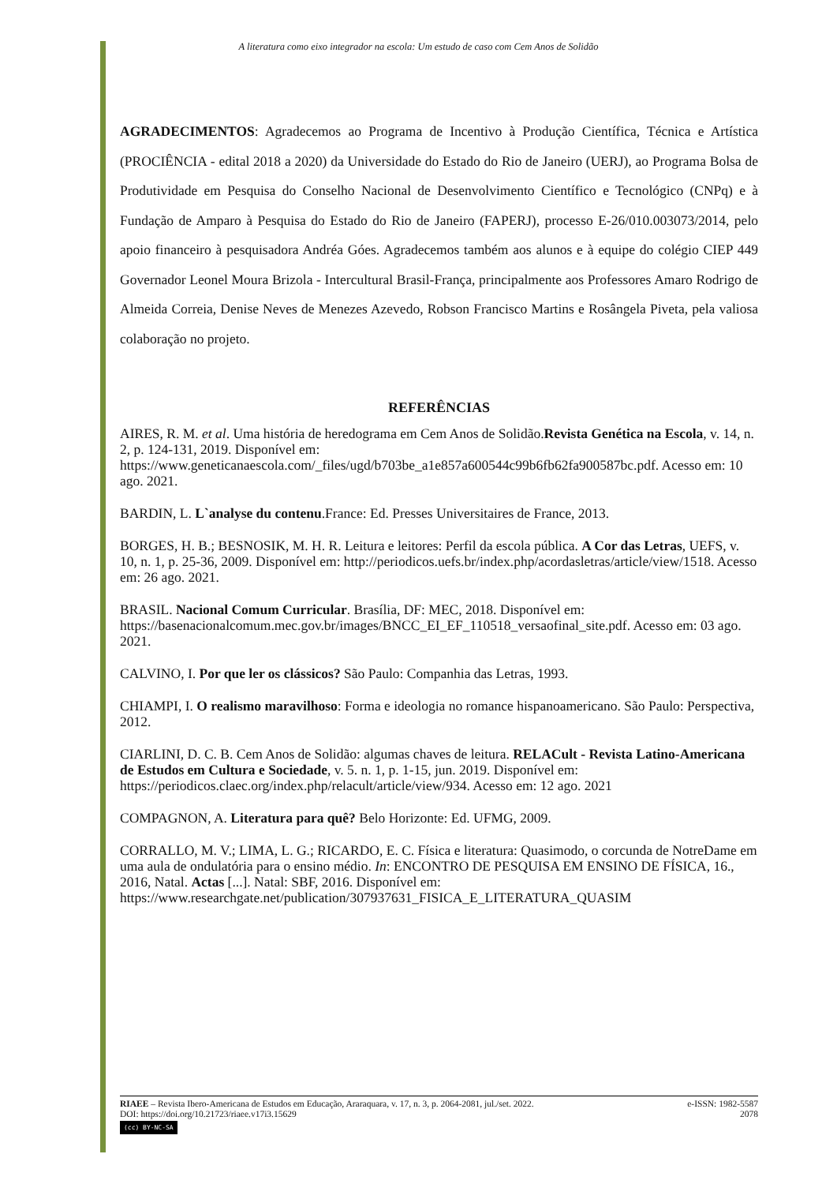A literatura como eixo integrador na escola: Um estudo de caso com Cem Anos de Solidão
AGRADECIMENTOS: Agradecemos ao Programa de Incentivo à Produção Científica, Técnica e Artística (PROCIÊNCIA - edital 2018 a 2020) da Universidade do Estado do Rio de Janeiro (UERJ), ao Programa Bolsa de Produtividade em Pesquisa do Conselho Nacional de Desenvolvimento Científico e Tecnológico (CNPq) e à Fundação de Amparo à Pesquisa do Estado do Rio de Janeiro (FAPERJ), processo E-26/010.003073/2014, pelo apoio financeiro à pesquisadora Andréa Góes. Agradecemos também aos alunos e à equipe do colégio CIEP 449 Governador Leonel Moura Brizola - Intercultural Brasil-França, principalmente aos Professores Amaro Rodrigo de Almeida Correia, Denise Neves de Menezes Azevedo, Robson Francisco Martins e Rosângela Piveta, pela valiosa colaboração no projeto.
REFERÊNCIAS
AIRES, R. M. et al. Uma história de heredograma em Cem Anos de Solidão.Revista Genética na Escola, v. 14, n. 2, p. 124-131, 2019. Disponível em: https://www.geneticanaescola.com/_files/ugd/b703be_a1e857a600544c99b6fb62fa900587bc.pdf. Acesso em: 10 ago. 2021.
BARDIN, L. L`analyse du contenu.France: Ed. Presses Universitaires de France, 2013.
BORGES, H. B.; BESNOSIK, M. H. R. Leitura e leitores: Perfil da escola pública. A Cor das Letras, UEFS, v. 10, n. 1, p. 25-36, 2009. Disponível em: http://periodicos.uefs.br/index.php/acordasletras/article/view/1518. Acesso em: 26 ago. 2021.
BRASIL. Nacional Comum Curricular. Brasília, DF: MEC, 2018. Disponível em: https://basenacionalcomum.mec.gov.br/images/BNCC_EI_EF_110518_versaofinal_site.pdf. Acesso em: 03 ago. 2021.
CALVINO, I. Por que ler os clássicos? São Paulo: Companhia das Letras, 1993.
CHIAMPI, I. O realismo maravilhoso: Forma e ideologia no romance hispanoamericano. São Paulo: Perspectiva, 2012.
CIARLINI, D. C. B. Cem Anos de Solidão: algumas chaves de leitura. RELACult - Revista Latino-Americana de Estudos em Cultura e Sociedade, v. 5. n. 1, p. 1-15, jun. 2019. Disponível em: https://periodicos.claec.org/index.php/relacult/article/view/934. Acesso em: 12 ago. 2021
COMPAGNON, A. Literatura para quê? Belo Horizonte: Ed. UFMG, 2009.
CORRALLO, M. V.; LIMA, L. G.; RICARDO, E. C. Física e literatura: Quasimodo, o corcunda de NotreDame em uma aula de ondulatória para o ensino médio. In: ENCONTRO DE PESQUISA EM ENSINO DE FÍSICA, 16., 2016, Natal. Actas [...]. Natal: SBF, 2016. Disponível em: https://www.researchgate.net/publication/307937631_FISICA_E_LITERATURA_QUASIM
RIAEE – Revista Ibero-Americana de Estudos em Educação, Araraquara, v. 17, n. 3, p. 2064-2081, jul./set. 2022. e-ISSN: 1982-5587
DOI: https://doi.org/10.21723/riaee.v17i3.15629 2078
(cc) BY-NC-SA